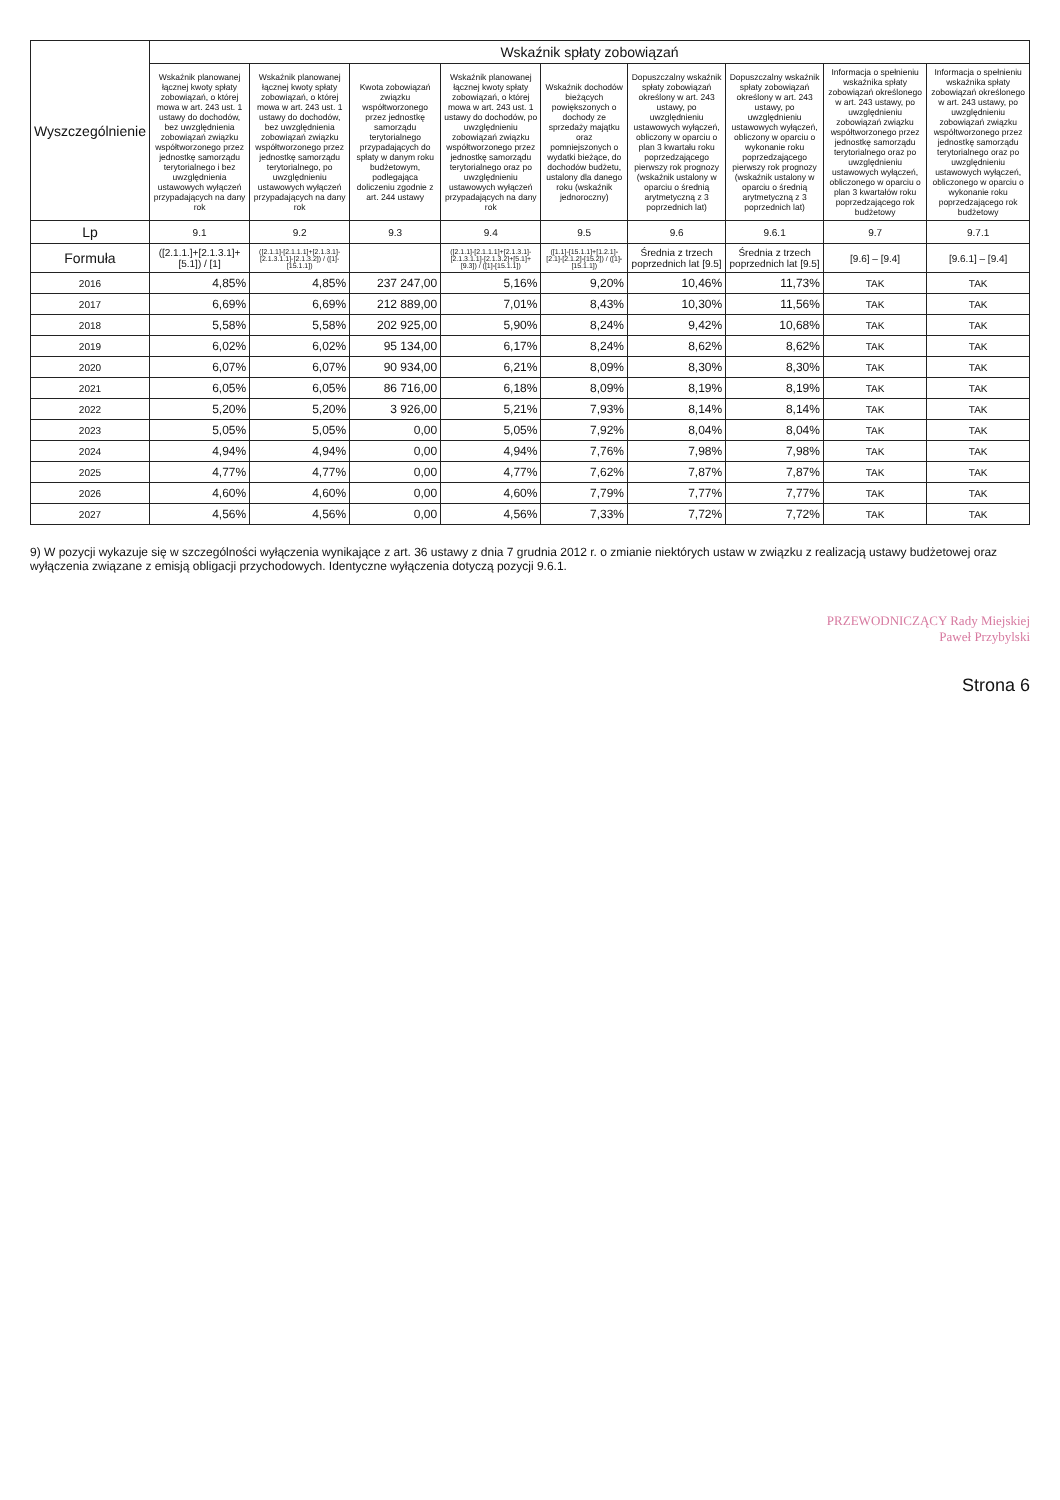| Wyszczególnienie | Wskaźnik spłaty zobowiązań | | | | | | | | |
| --- | --- | --- | --- | --- | --- | --- | --- | --- | --- |
| | Wskaźnik planowanej łącznej kwoty spłaty zobowiązań, o której mowa w art. 243 ust. 1 ustawy do dochodów, bez uwzględnienia zobowiązań związku współtworzonego przez jednostkę samorządu terytorialnego i bez uwzględnienia ustawowych wyłączeń przypadających na dany rok | Wskaźnik planowanej łącznej kwoty spłaty zobowiązań, o której mowa w art. 243 ust. 1 ustawy do dochodów, bez uwzględnienia zobowiązań związku współtworzonego przez jednostkę samorządu terytorialnego, po uwzględnieniu ustawowych wyłączeń przypadających na dany rok | Kwota zobowiązań związku współtworzonego przez jednostkę samorządu terytorialnego przypadających do spłaty w danym roku budżetowym, podlegająca doliczeniu zgodnie z art. 244 ustawy | Wskaźnik planowanej łącznej kwoty spłaty zobowiązań, o której mowa w art. 243 ust. 1 ustawy do dochodów, po uwzględnieniu zobowiązań związku współtworzonego przez jednostkę samorządu terytorialnego oraz po uwzględnieniu ustawowych wyłączeń przypadających na dany rok | Wskaźnik dochodów bieżących powiększonych o dochody ze sprzedaży majątku oraz pomniejszonych o wydatki bieżące, do dochodów budżetu, ustalony dla danego roku (wskaźnik jednoroczny) | Dopuszczalny wskaźnik spłaty zobowiązań określony w art. 243 ustawy, po uwzględnieniu ustawowych wyłączeń, obliczony w oparciu o plan 3 kwartału roku poprzedzającego pierwszy rok prognozy (wskaźnik ustalony w oparciu o średnią arytmetyczną z 3 poprzednich lat) | Dopuszczalny wskaźnik spłaty zobowiązań określony w art. 243 ustawy, po uwzględnieniu ustawowych wyłączeń, obliczony w oparciu o wykonanie roku poprzedzającego pierwszy rok prognozy (wskaźnik ustalony w oparciu o średnią arytmetyczną z 3 poprzednich lat) | Informacja o spełnieniu wskaźnika spłaty zobowiązań określonego w art. 243 ustawy, po uwzględnieniu zobowiązań związku współtworzonego przez jednostkę samorządu terytorialnego oraz po uwzględnieniu ustawowych wyłączeń, obliczonego w oparciu o plan 3 kwartałów roku poprzedzającego rok budżetowy | Informacja o spełnieniu wskaźnika spłaty zobowiązań określonego w art. 243 ustawy, po uwzględnieniu zobowiązań związku współtworzonego przez jednostkę samorządu terytorialnego oraz po uwzględnieniu ustawowych wyłączeń, obliczonego w oparciu o wykonanie roku poprzedzającego rok budżetowy |
| Lp | 9.1 | 9.2 | 9.3 | 9.4 | 9.5 | 9.6 | 9.6.1 | 9.7 | 9.7.1 |
| Formuła | ([2.1.1.]+[2.1.3.1]+[5.1]) / [1] | ([2.1.1]-[2.1.1.1]+[2.1.3.1]-[2.1.3.1.1]-[2.1.3.2]) / ([1]-[15.1.1]) | | ([2.1.1]-[2.1.1.1]+[2.1.3.1]-[2.1.3.1.1]-[2.1.3.2]+[5.1]+[9.3]) / ([1]-[15.1.1]) | ([1.1]-[15.1.1]+[1.2.1]-[2.1]-[2.1.2]-[15.2]) / ([1]-[15.1.1]) | Średnia z trzech poprzednich lat [9.5] | Średnia z trzech poprzednich lat [9.5] | [9.6] – [9.4] | [9.6.1] – [9.4] |
| 2016 | 4,85% | 4,85% | 237 247,00 | 5,16% | 9,20% | 10,46% | 11,73% | TAK | TAK |
| 2017 | 6,69% | 6,69% | 212 889,00 | 7,01% | 8,43% | 10,30% | 11,56% | TAK | TAK |
| 2018 | 5,58% | 5,58% | 202 925,00 | 5,90% | 8,24% | 9,42% | 10,68% | TAK | TAK |
| 2019 | 6,02% | 6,02% | 95 134,00 | 6,17% | 8,24% | 8,62% | 8,62% | TAK | TAK |
| 2020 | 6,07% | 6,07% | 90 934,00 | 6,21% | 8,09% | 8,30% | 8,30% | TAK | TAK |
| 2021 | 6,05% | 6,05% | 86 716,00 | 6,18% | 8,09% | 8,19% | 8,19% | TAK | TAK |
| 2022 | 5,20% | 5,20% | 3 926,00 | 5,21% | 7,93% | 8,14% | 8,14% | TAK | TAK |
| 2023 | 5,05% | 5,05% | 0,00 | 5,05% | 7,92% | 8,04% | 8,04% | TAK | TAK |
| 2024 | 4,94% | 4,94% | 0,00 | 4,94% | 7,76% | 7,98% | 7,98% | TAK | TAK |
| 2025 | 4,77% | 4,77% | 0,00 | 4,77% | 7,62% | 7,87% | 7,87% | TAK | TAK |
| 2026 | 4,60% | 4,60% | 0,00 | 4,60% | 7,79% | 7,77% | 7,77% | TAK | TAK |
| 2027 | 4,56% | 4,56% | 0,00 | 4,56% | 7,33% | 7,72% | 7,72% | TAK | TAK |
9) W pozycji wykazuje się w szczególności wyłączenia wynikające z art. 36 ustawy z dnia 7 grudnia 2012 r. o zmianie niektórych ustaw w związku z realizacją ustawy budżetowej oraz wyłączenia związane z emisją obligacji przychodowych. Identyczne wyłączenia dotyczą pozycji 9.6.1.
PRZEWODNICZĄCY Rady Miejskiej
Paweł Przybylski
Strona 6